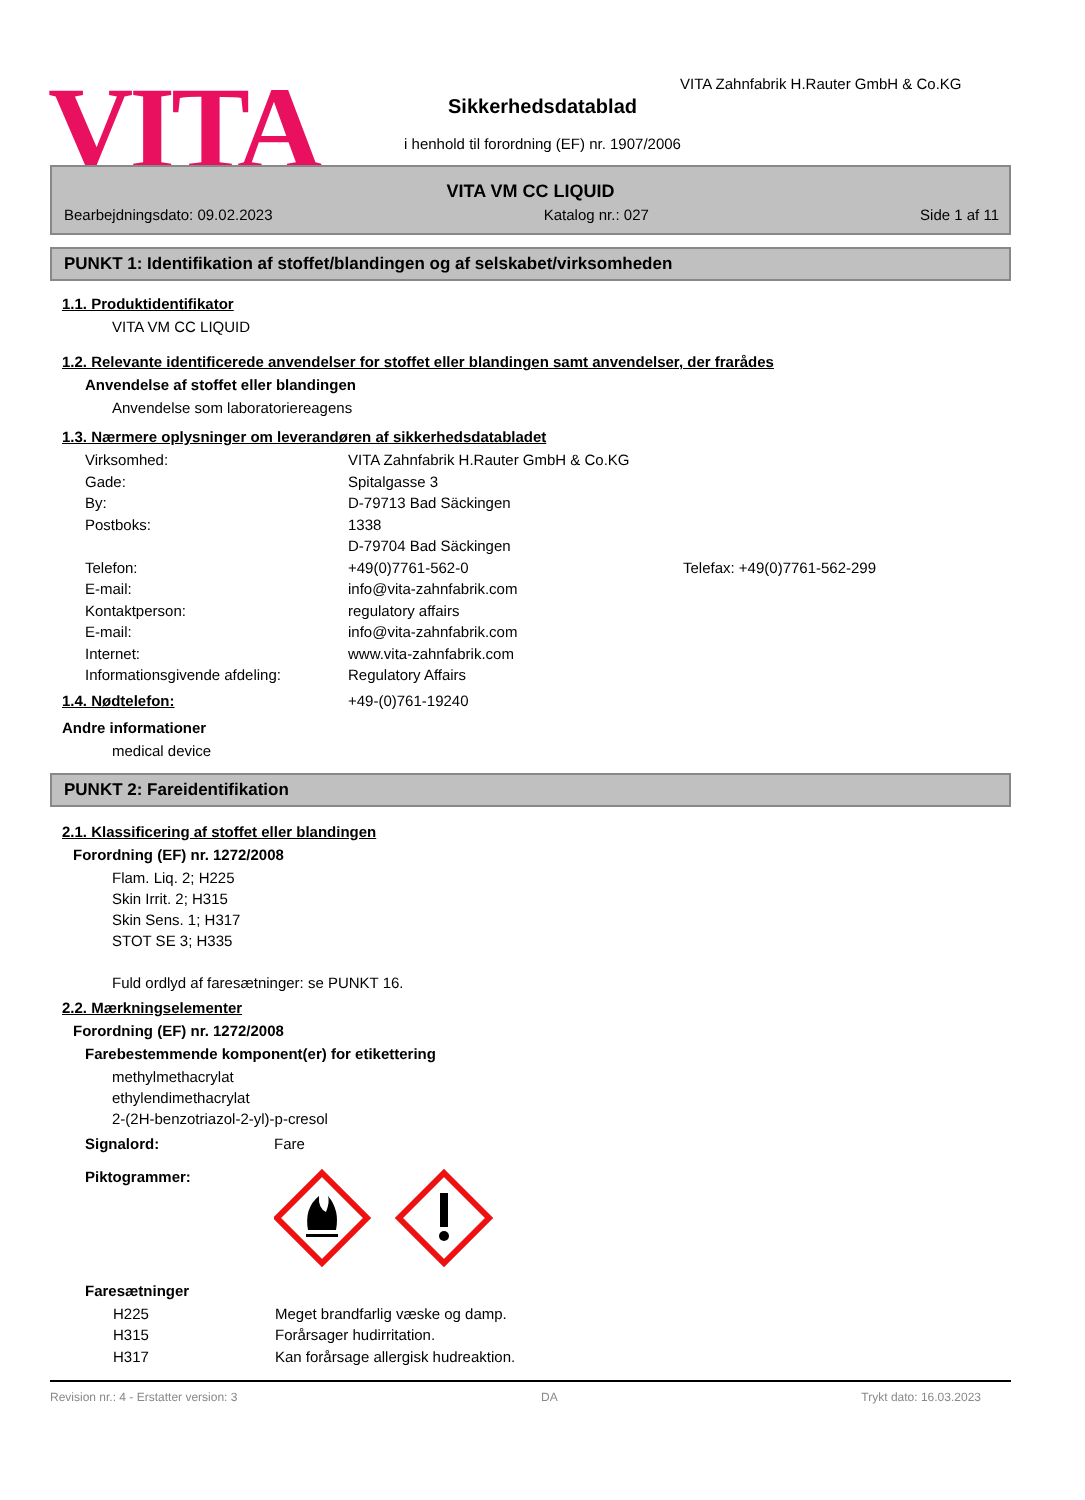VITA
VITA Zahnfabrik H.Rauter GmbH & Co.KG
Sikkerhedsdatablad
i henhold til forordning (EF) nr. 1907/2006
VITA VM CC LIQUID
Bearbejdningsdato: 09.02.2023 Katalog nr.: 027 Side 1 af 11
PUNKT 1: Identifikation af stoffet/blandingen og af selskabet/virksomheden
1.1. Produktidentifikator
VITA VM CC LIQUID
1.2. Relevante identificerede anvendelser for stoffet eller blandingen samt anvendelser, der frarådes
Anvendelse af stoffet eller blandingen
Anvendelse som laboratoriereagens
1.3. Nærmere oplysninger om leverandøren af sikkerhedsdatabladet
Virksomhed: VITA Zahnfabrik H.Rauter GmbH & Co.KG Gade: Spitalgasse 3 By: D-79713 Bad Säckingen Postboks: 1338
D-79704 Bad Säckingen Telefon: +49(0)7761-562-0 Telefax: +49(0)7761-562-299 E-mail: info@vita-zahnfabrik.com Kontaktperson: regulatory affairs E-mail: info@vita-zahnfabrik.com Internet: www.vita-zahnfabrik.com Informationsgivende afdeling: Regulatory Affairs
1.4. Nødtelefon: +49-(0)761-19240
Andre informationer
medical device
PUNKT 2: Fareidentifikation
2.1. Klassificering af stoffet eller blandingen
Forordning (EF) nr. 1272/2008
Flam. Liq. 2; H225
Skin Irrit. 2; H315
Skin Sens. 1; H317
STOT SE 3; H335
Fuld ordlyd af faresætninger: se PUNKT 16.
2.2. Mærkningselementer
Forordning (EF) nr. 1272/2008
Farebestemmende komponent(er) for etikettering
methylmethacrylat
ethylendimethacrylat
2-(2H-benzotriazol-2-yl)-p-cresol
Signalord: Fare
Piktogrammer:
Faresætninger
H225 Meget brandfarlig væske og damp. H315 Forårsager hudirritation. H317 Kan forårsage allergisk hudreaktion.
Revision nr.: 4 - Erstatter version: 3 DA Trykt dato: 16.03.2023